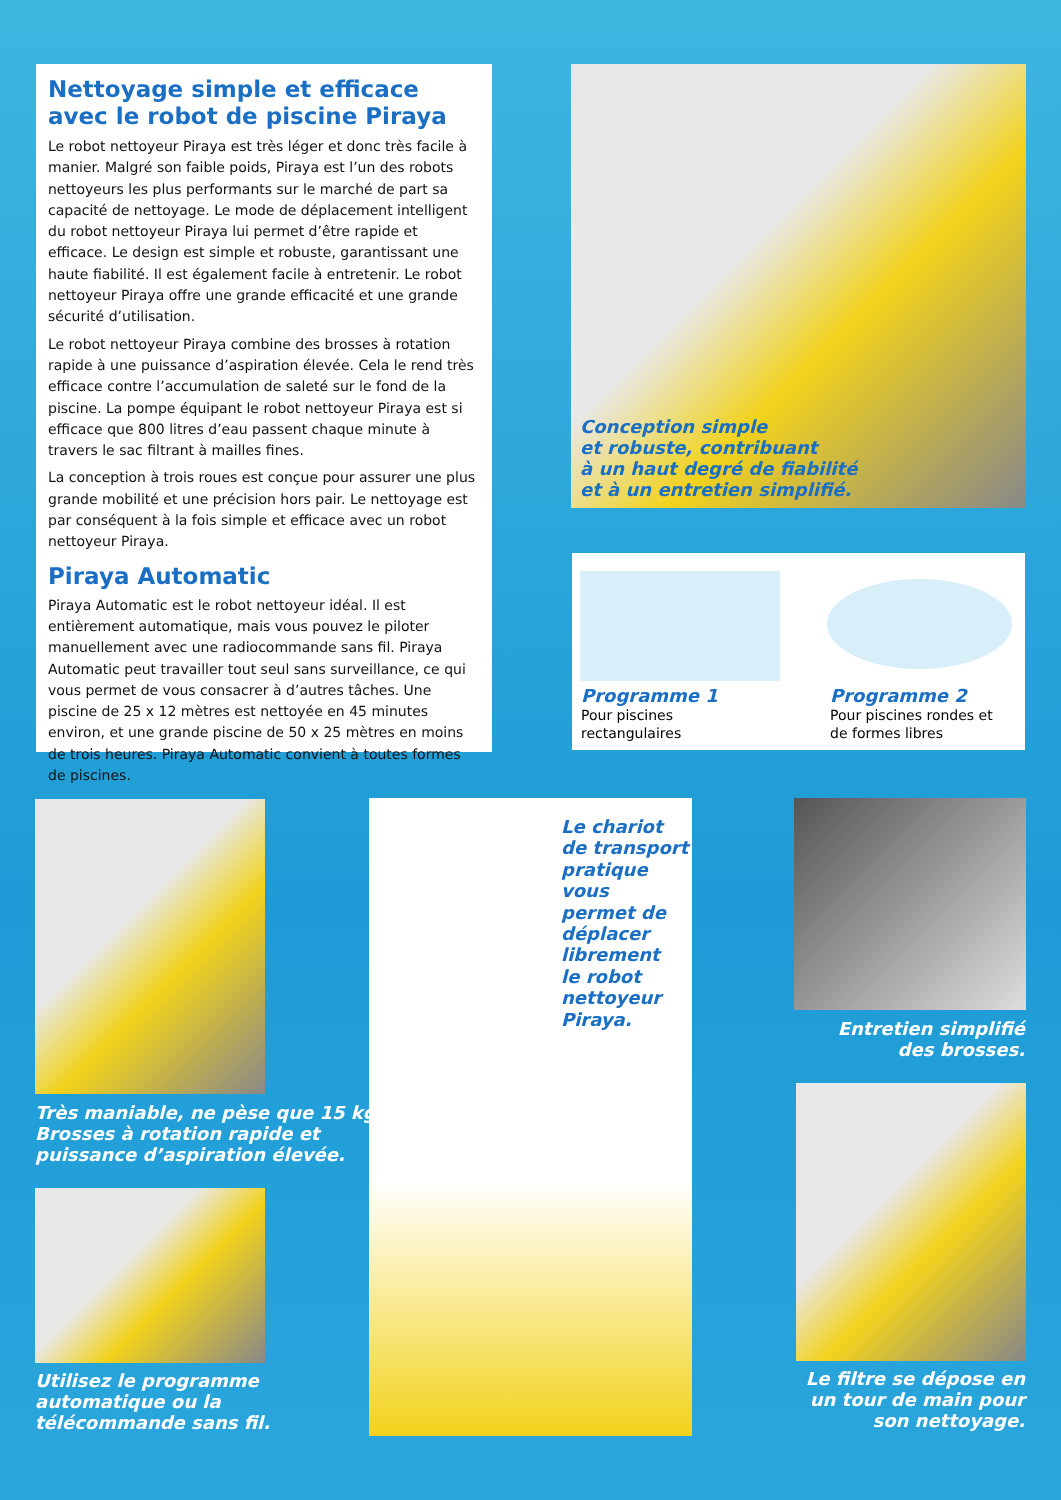Nettoyage simple et efficace avec le robot de piscine Piraya
Le robot nettoyeur Piraya est très léger et donc très facile à manier. Malgré son faible poids, Piraya est l’un des robots nettoyeurs les plus performants sur le marché de part sa capacité de nettoyage. Le mode de déplacement intelligent du robot nettoyeur Piraya lui permet d’être rapide et efficace. Le design est simple et robuste, garantissant une haute fiabilité. Il est également facile à entretenir. Le robot nettoyeur Piraya offre une grande efficacité et une grande sécurité d’utilisation.
Le robot nettoyeur Piraya combine des brosses à rotation rapide à une puissance d’aspiration élevée. Cela le rend très efficace contre l’accumulation de saleté sur le fond de la piscine. La pompe équipant le robot nettoyeur Piraya est si efficace que 800 litres d’eau passent chaque minute à travers le sac filtrant à mailles fines.
La conception à trois roues est conçue pour assurer une plus grande mobilité et une précision hors pair. Le nettoyage est par conséquent à la fois simple et efficace avec un robot nettoyeur Piraya.
Piraya Automatic
Piraya Automatic est le robot nettoyeur idéal. Il est entièrement automatique, mais vous pouvez le piloter manuellement avec une radiocommande sans fil. Piraya Automatic peut travailler tout seul sans surveillance, ce qui vous permet de vous consacrer à d’autres tâches. Une piscine de 25 x 12 mètres est nettoyée en 45 minutes environ, et une grande piscine de 50 x 25 mètres en moins de trois heures. Piraya Automatic convient à toutes formes de piscines.
Conception simple
et robuste, contribuant
à un haut degré de fiabilité
et à un entretien simplifié.
Programme 1
Pour piscines
rectangulaires
Programme 2
Pour piscines rondes et
de formes libres
Très maniable, ne pèse que 15 kg.
Brosses à rotation rapide et
puissance d’aspiration élevée.
Utilisez le programme
automatique ou la
télécommande sans fil.
Le chariot
de transport
pratique vous
permet de
déplacer
librement
le robot
nettoyeur
Piraya.
Entretien simplifié
des brosses.
Le filtre se dépose en
un tour de main pour
son nettoyage.